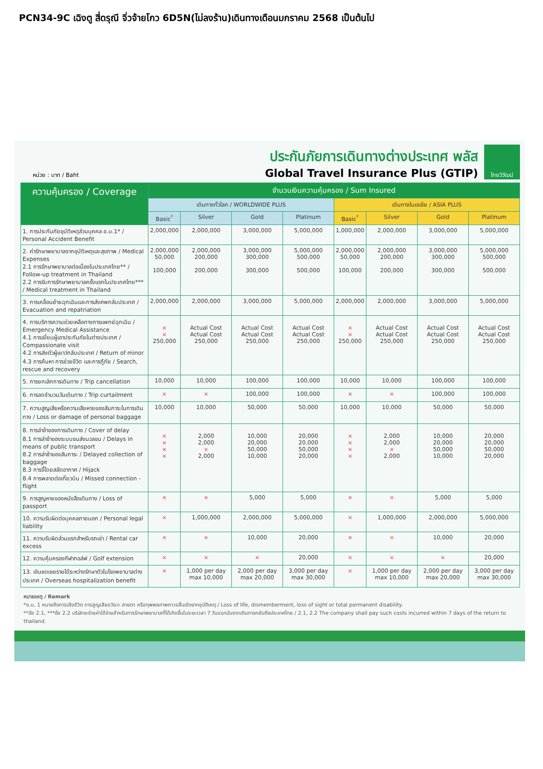PCN34-9C เฉิงตู สี่ดรุณี จิ่วจ้ายโกว 6D5N(ไม่ลงร้าน)เดินทางเดือนมกราคม 2568 เป็นต้นไป
หน่วย : บาท / Baht
ประกันภัยการเดินทางต่างประเทศ พลัส
Global Travel Insurance Plus (GTIP)
ไทยวิวัฒน์
| ความคุ้มครอง / Coverage | จำนวนเงินความคุ้มครอง / Sum Insured | | | | | | | |
| --- | --- | --- | --- | --- | --- | --- | --- | --- |
| | เดินทางทั่วโลก / WORLDWIDE PLUS | | | | เดินทางในเอเชีย / ASIA PLUS | | | |
| | Basic<sup>*</sup> | Silver | Gold | Platinum | Basic<sup>*</sup> | Silver | Gold | Platinum |
| 1. การประกันภัยอุบัติเหตุส่วนบุคคล อ.บ.1* / Personal Accident Benefit | 2,000,000 | 2,000,000 | 3,000,000 | 5,000,000 | 1,000,000 | 2,000,000 | 3,000,000 | 5,000,000 |
| 2. ค่ารักษาพยาบาลจากอุบัติเหตุและสุขภาพ / Medical Expenses 2.1 การรักษาพยาบาลต่อเนื่องในประเทศไทย** / Follow-up treatment in Thailand 2.2 การรับการรักษาพยาบาลครั้งแรกในประเทศไทย*** / Medical treatment in Thailand | 2,000,000 50,000 100,000 | 2,000,000 200,000 200,000 | 3,000,000 300,000 300,000 | 5,000,000 500,000 500,000 | 2,000,000 50,000 100,000 | 2,000,000 200,000 200,000 | 3,000,000 300,000 300,000 | 5,000,000 500,000 500,000 |
| 3. การเคลื่อนย้ายฉุกเฉินและการส่งศพกลับประเทศ / Evacuation and repatriation | 2,000,000 | 2,000,000 | 3,000,000 | 5,000,000 | 2,000,000 | 2,000,000 | 3,000,000 | 5,000,000 |
| 4. การบริการความช่วยเหลือทางการแพทย์ฉุกเฉิน / Emergency Medical Assistance 4.1 การเยี่ยมผู้เอาประกันภัยในต่างประเทศ / Compassionate visit 4.2 การส่งตัวผู้เยาว์กลับประเทศ / Return of minor 4.3 การค้นหา การช่วยชีวิต และการกู้ภัย / Search, rescue and recovery | × × 250,000 | Actual Cost Actual Cost 250,000 | Actual Cost Actual Cost 250,000 | Actual Cost Actual Cost 250,000 | × × 250,000 | Actual Cost Actual Cost 250,000 | Actual Cost Actual Cost 250,000 | Actual Cost Actual Cost 250,000 |
| 5. การยกเลิกการเดินทาง / Trip cancellation | 10,000 | 10,000 | 100,000 | 100,000 | 10,000 | 10,000 | 100,000 | 100,000 |
| 6. การลดจำนวนวันเดินทาง / Trip curtailment | × | × | 100,000 | 100,000 | × | × | 100,000 | 100,000 |
| 7. ความสูญเสียหรือความเสียหายของสัมภาระในการเดินทาง / Loss or damage of personal baggage | 10,000 | 10,000 | 50,000 | 50,000 | 10,000 | 10,000 | 50,000 | 50,000 |
| 8. การล่าช้าของการเดินทาง / Cover of delay 8.1 การล่าช้าของระบบขนส่งมวลชน / Delays in means of public transport 8.2 การล่าช้าของสัมภาระ / Delayed collection of baggage 8.3 การจี้โดยสลัดอากาศ / Hijack 8.4 การพลาดต่อเที่ยวบิน / Missed connection - flight | × × × × | 2,000 2,000 × 2,000 | 10,000 20,000 50,000 10,000 | 20,000 20,000 50,000 20,000 | × × × × | 2,000 2,000 × 2,000 | 10,000 20,000 50,000 10,000 | 20,000 20,000 50,000 20,000 |
| 9. การสูญหายของหนังสือเดินทาง / Loss of passport | × | × | 5,000 | 5,000 | × | × | 5,000 | 5,000 |
| 10. ความรับผิดต่อบุคคลภายนอก / Personal legal liability | × | 1,000,000 | 2,000,000 | 5,000,000 | × | 1,000,000 | 2,000,000 | 5,000,000 |
| 11. ความรับผิดส่วนแรกสำหรับรถเช่า / Rental car excess | × | × | 10,000 | 20,000 | × | × | 10,000 | 20,000 |
| 12. ความคุ้มครองกีฬากอล์ฟ / Golf extension | × | × | × | 20,000 | × | × | × | 20,000 |
| 13. เงินชดเชยรายได้ระหว่างรักษาตัวในโรงพยาบาลต่างประเทศ / Overseas hospitalization benefit | × | 1,000 per day max 10,000 | 2,000 per day max 20,000 | 3,000 per day max 30,000 | × | 1,000 per day max 10,000 | 2,000 per day max 20,000 | 3,000 per day max 30,000 |
หมายเหตุ / Remark
*อ.บ. 1 หมายถึงการเสียชีวิต การสูญเสียอวัยวะ สายตา หรือทุพพลภาพถาวรสิ้นเชิงจากอุบัติเหตุ / Loss of life, dismemberment, loss of sight or total permanent disability.
**ข้อ 2.1, ***ข้อ 2.2 บริษัทจะจ่ายค่าใช้จ่ายสำหรับการรักษาพยาบาลที่ได้เกิดขึ้นในระยะเวลา 7 วันแรกนับจากเดินทางกลับถึงประเทศไทย / 2.1, 2.2 The company shall pay such costs incurred within 7 days of the return to thailand.